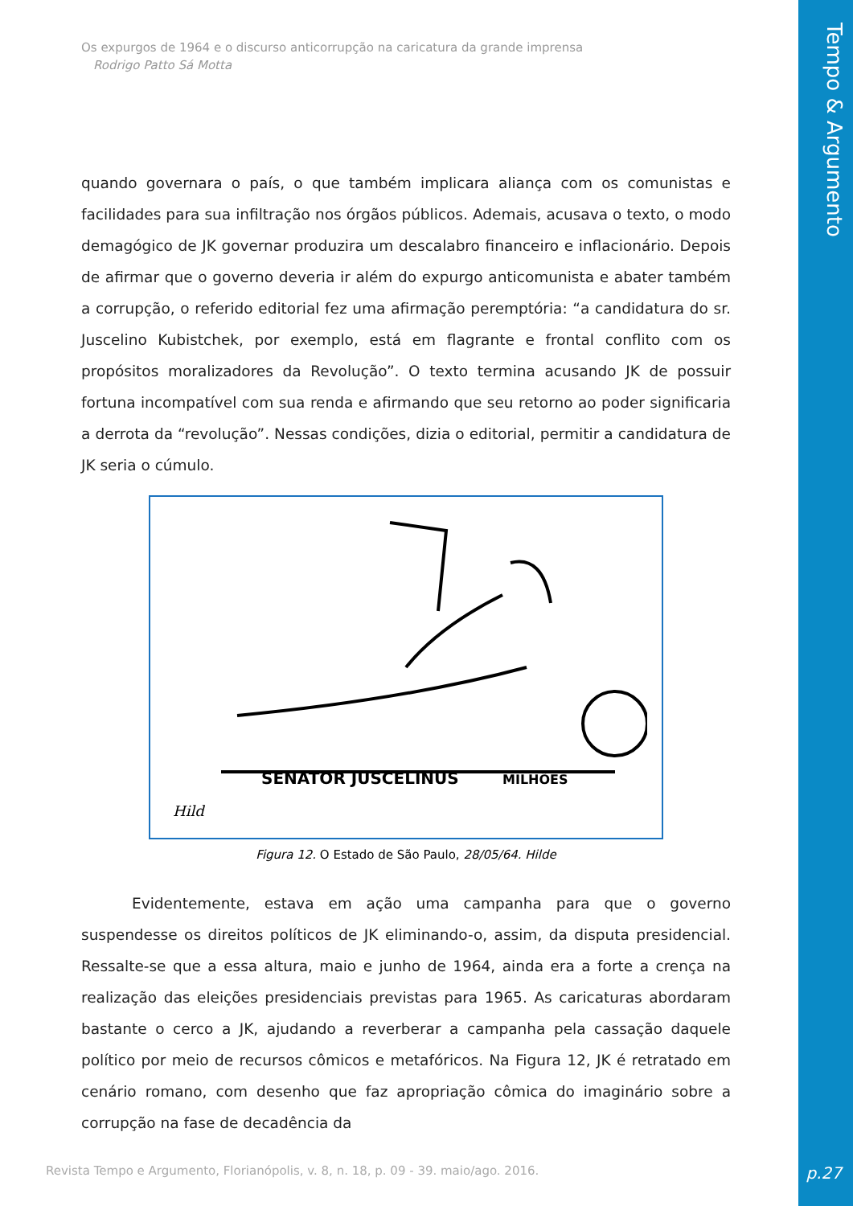Tempo & Argumento
p.27
Os expurgos de 1964 e o discurso anticorrupção na caricatura da grande imprensa
Rodrigo Patto Sá Motta
quando governara o país, o que também implicara aliança com os comunistas e facilidades para sua infiltração nos órgãos públicos. Ademais, acusava o texto, o modo demagógico de JK governar produzira um descalabro financeiro e inflacionário. Depois de afirmar que o governo deveria ir além do expurgo anticomunista e abater também a corrupção, o referido editorial fez uma afirmação peremptória: “a candidatura do sr. Juscelino Kubistchek, por exemplo, está em flagrante e frontal conflito com os propósitos moralizadores da Revolução”. O texto termina acusando JK de possuir fortuna incompatível com sua renda e afirmando que seu retorno ao poder significaria a derrota da “revolução”. Nessas condições, dizia o editorial, permitir a candidatura de JK seria o cúmulo.
SENATOR JUSCELINUS
MILHÕES
Hild
Figura 12. O Estado de São Paulo, 28/05/64. Hilde
Evidentemente, estava em ação uma campanha para que o governo suspendesse os direitos políticos de JK eliminando-o, assim, da disputa presidencial. Ressalte-se que a essa altura, maio e junho de 1964, ainda era a forte a crença na realização das eleições presidenciais previstas para 1965. As caricaturas abordaram bastante o cerco a JK, ajudando a reverberar a campanha pela cassação daquele político por meio de recursos cômicos e metafóricos. Na Figura 12, JK é retratado em cenário romano, com desenho que faz apropriação cômica do imaginário sobre a corrupção na fase de decadência da
Revista Tempo e Argumento, Florianópolis, v. 8, n. 18, p. 09 - 39. maio/ago. 2016.